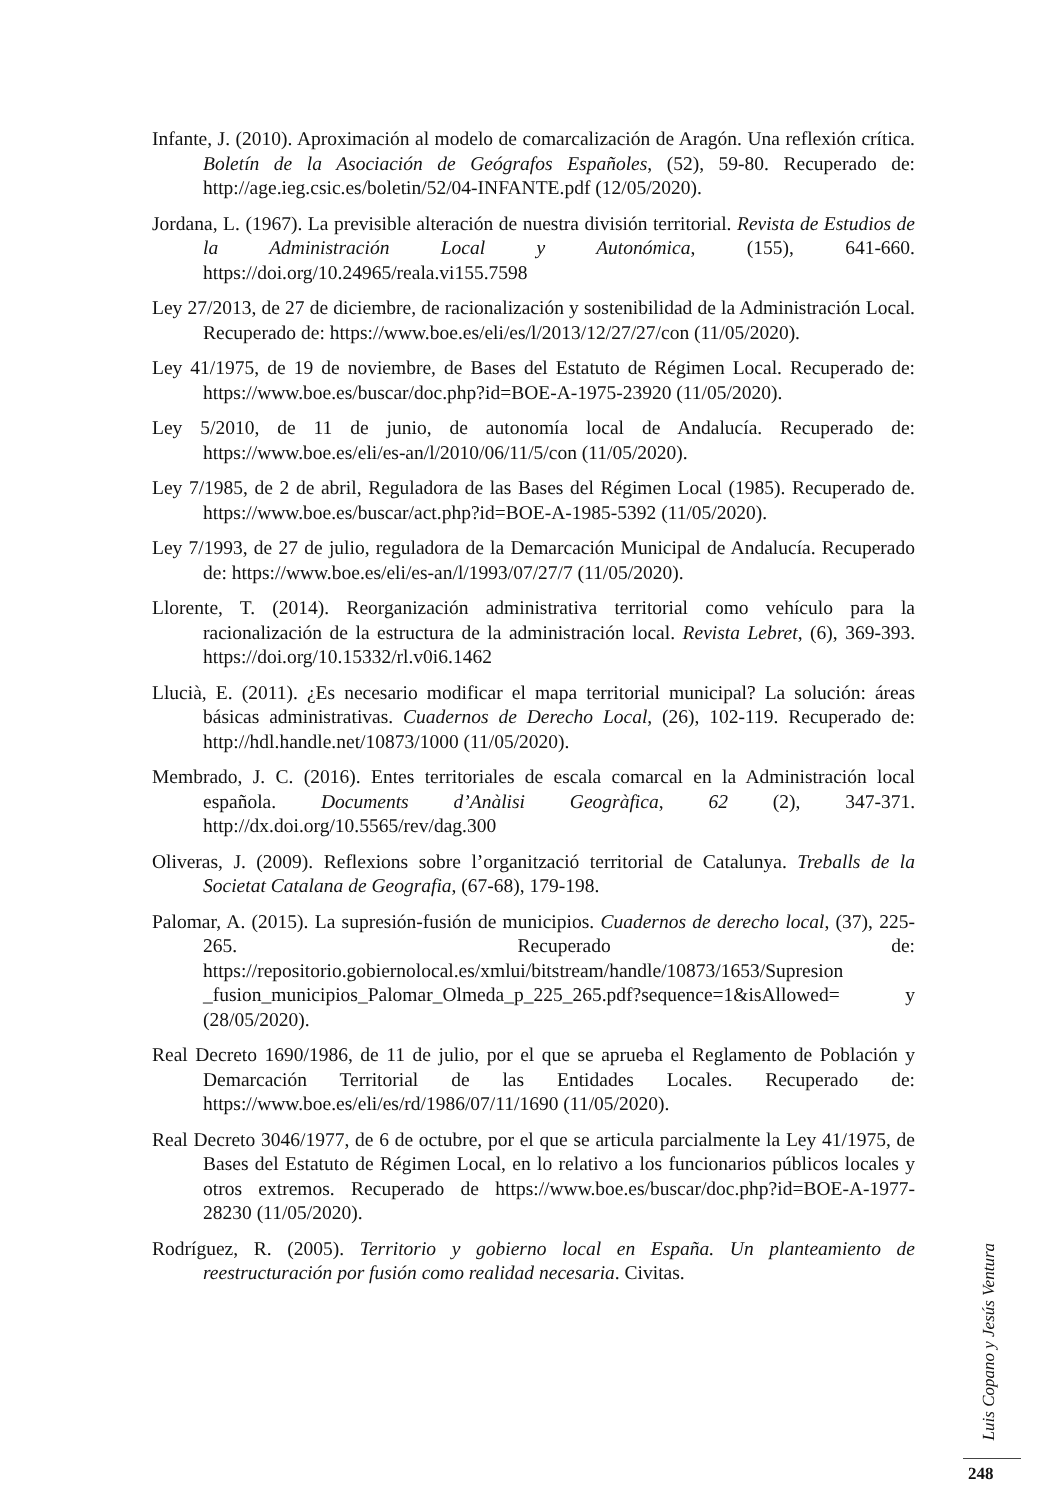Infante, J. (2010). Aproximación al modelo de comarcalización de Aragón. Una reflexión crítica. Boletín de la Asociación de Geógrafos Españoles, (52), 59-80. Recuperado de: http://age.ieg.csic.es/boletin/52/04-INFANTE.pdf (12/05/2020).
Jordana, L. (1967). La previsible alteración de nuestra división territorial. Revista de Estudios de la Administración Local y Autonómica, (155), 641-660. https://doi.org/10.24965/reala.vi155.7598
Ley 27/2013, de 27 de diciembre, de racionalización y sostenibilidad de la Administración Local. Recuperado de: https://www.boe.es/eli/es/l/2013/12/27/27/con (11/05/2020).
Ley 41/1975, de 19 de noviembre, de Bases del Estatuto de Régimen Local. Recuperado de: https://www.boe.es/buscar/doc.php?id=BOE-A-1975-23920 (11/05/2020).
Ley 5/2010, de 11 de junio, de autonomía local de Andalucía. Recuperado de: https://www.boe.es/eli/es-an/l/2010/06/11/5/con (11/05/2020).
Ley 7/1985, de 2 de abril, Reguladora de las Bases del Régimen Local (1985). Recuperado de. https://www.boe.es/buscar/act.php?id=BOE-A-1985-5392 (11/05/2020).
Ley 7/1993, de 27 de julio, reguladora de la Demarcación Municipal de Andalucía. Recuperado de: https://www.boe.es/eli/es-an/l/1993/07/27/7 (11/05/2020).
Llorente, T. (2014). Reorganización administrativa territorial como vehículo para la racionalización de la estructura de la administración local. Revista Lebret, (6), 369-393. https://doi.org/10.15332/rl.v0i6.1462
Llucià, E. (2011). ¿Es necesario modificar el mapa territorial municipal? La solución: áreas básicas administrativas. Cuadernos de Derecho Local, (26), 102-119. Recuperado de: http://hdl.handle.net/10873/1000 (11/05/2020).
Membrado, J. C. (2016). Entes territoriales de escala comarcal en la Administración local española. Documents d’Anàlisi Geogràfica, 62 (2), 347-371. http://dx.doi.org/10.5565/rev/dag.300
Oliveras, J. (2009). Reflexions sobre l’organització territorial de Catalunya. Treballs de la Societat Catalana de Geografia, (67-68), 179-198.
Palomar, A. (2015). La supresión-fusión de municipios. Cuadernos de derecho local, (37), 225-265. Recuperado de: https://repositorio.gobiernolocal.es/xmlui/bitstream/handle/10873/1653/Supresion _fusion_municipios_Palomar_Olmeda_p_225_265.pdf?sequence=1&isAllowed= y (28/05/2020).
Real Decreto 1690/1986, de 11 de julio, por el que se aprueba el Reglamento de Población y Demarcación Territorial de las Entidades Locales. Recuperado de: https://www.boe.es/eli/es/rd/1986/07/11/1690 (11/05/2020).
Real Decreto 3046/1977, de 6 de octubre, por el que se articula parcialmente la Ley 41/1975, de Bases del Estatuto de Régimen Local, en lo relativo a los funcionarios públicos locales y otros extremos. Recuperado de https://www.boe.es/buscar/doc.php?id=BOE-A-1977-28230 (11/05/2020).
Rodríguez, R. (2005). Territorio y gobierno local en España. Un planteamiento de reestructuración por fusión como realidad necesaria. Civitas.
Luis Copano y Jesús Ventura
248